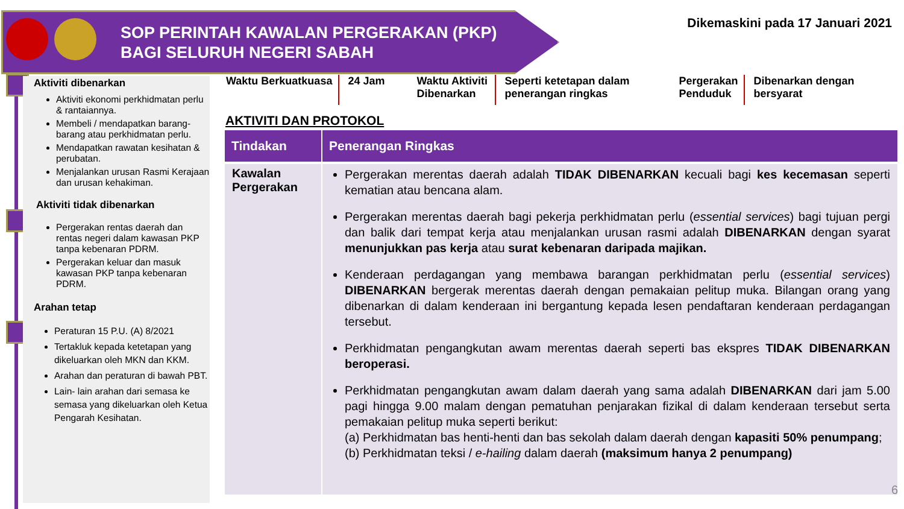SOP PERINTAH KAWALAN PERGERAKAN (PKP)
BAGI SELURUH NEGERI SABAH
Dikemaskini pada 17 Januari 2021
Aktiviti dibenarkan
Aktiviti ekonomi perkhidmatan perlu & rantaiannya.
Membeli / mendapatkan barang-barang atau perkhidmatan perlu.
Mendapatkan rawatan kesihatan & perubatan.
Menjalankan urusan Rasmi Kerajaan dan urusan kehakiman.
Aktiviti tidak dibenarkan
Pergerakan rentas daerah dan rentas negeri dalam kawasan PKP tanpa kebenaran PDRM.
Pergerakan keluar dan masuk kawasan PKP tanpa kebenaran PDRM.
Arahan tetap
Peraturan 15 P.U. (A) 8/2021
Tertakluk kepada ketetapan yang dikeluarkan oleh MKN dan KKM.
Arahan dan peraturan di bawah PBT.
Lain- lain arahan dari semasa ke semasa yang dikeluarkan oleh Ketua Pengarah Kesihatan.
Waktu Berkuatkuasa
24 Jam Waktu Aktiviti Dibenarkan
Seperti ketetapan dalam penerangan ringkas
Pergerakan
Penduduk
Dibenarkan dengan
bersyarat
AKTIVITI DAN PROTOKOL
| Tindakan | Penerangan Ringkas |
| --- | --- |
| Kawalan Pergerakan | Pergerakan merentas daerah adalah TIDAK DIBENARKAN kecuali bagi kes kecemasan seperti kematian atau bencana alam. Pergerakan merentas daerah bagi pekerja perkhidmatan perlu ( essential services ) bagi tujuan pergi dan balik dari tempat kerja atau menjalankan urusan rasmi adalah DIBENARKAN dengan syarat menunjukkan pas kerja atau surat kebenaran daripada majikan. Kenderaan perdagangan yang membawa barangan perkhidmatan perlu ( essential services ) DIBENARKAN bergerak merentas daerah dengan pemakaian pelitup muka. Bilangan orang yang dibenarkan di dalam kenderaan ini bergantung kepada lesen pendaftaran kenderaan perdagangan tersebut. Perkhidmatan pengangkutan awam merentas daerah seperti bas ekspres TIDAK DIBENARKAN beroperasi. Perkhidmatan pengangkutan awam dalam daerah yang sama adalah DIBENARKAN dari jam 5.00 pagi hingga 9.00 malam dengan pematuhan penjarakan fizikal di dalam kenderaan tersebut serta pemakaian pelitup muka seperti berikut: (a) Perkhidmatan bas henti-henti dan bas sekolah dalam daerah dengan kapasiti 50% penumpang ; (b) Perkhidmatan teksi / e-hailing dalam daerah (maksimum hanya 2 penumpang) |
6